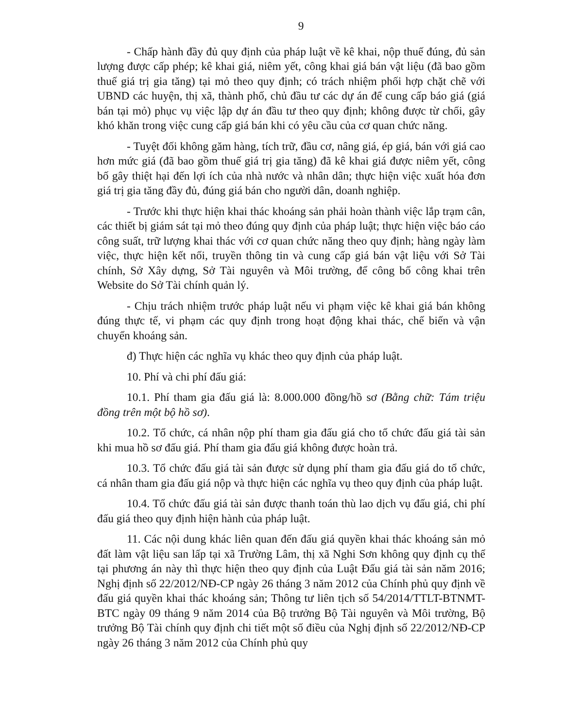9
- Chấp hành đầy đủ quy định của pháp luật về kê khai, nộp thuế đúng, đủ sản lượng được cấp phép; kê khai giá, niêm yết, công khai giá bán vật liệu (đã bao gồm thuế giá trị gia tăng) tại mỏ theo quy định; có trách nhiệm phối hợp chặt chẽ với UBND các huyện, thị xã, thành phố, chủ đầu tư các dự án để cung cấp báo giá (giá bán tại mỏ) phục vụ việc lập dự án đầu tư theo quy định; không được từ chối, gây khó khăn trong việc cung cấp giá bán khi có yêu cầu của cơ quan chức năng.
- Tuyệt đối không găm hàng, tích trữ, đầu cơ, nâng giá, ép giá, bán với giá cao hơn mức giá (đã bao gồm thuế giá trị gia tăng) đã kê khai giá được niêm yết, công bố gây thiệt hại đến lợi ích của nhà nước và nhân dân; thực hiện việc xuất hóa đơn giá trị gia tăng đầy đủ, đúng giá bán cho người dân, doanh nghiệp.
- Trước khi thực hiện khai thác khoáng sản phải hoàn thành việc lắp trạm cân, các thiết bị giám sát tại mỏ theo đúng quy định của pháp luật; thực hiện việc báo cáo công suất, trữ lượng khai thác với cơ quan chức năng theo quy định; hàng ngày làm việc, thực hiện kết nối, truyền thông tin và cung cấp giá bán vật liệu với Sở Tài chính, Sở Xây dựng, Sở Tài nguyên và Môi trường, để công bố công khai trên Website do Sở Tài chính quản lý.
- Chịu trách nhiệm trước pháp luật nếu vi phạm việc kê khai giá bán không đúng thực tế, vi phạm các quy định trong hoạt động khai thác, chế biến và vận chuyển khoáng sản.
đ) Thực hiện các nghĩa vụ khác theo quy định của pháp luật.
10. Phí và chi phí đấu giá:
10.1. Phí tham gia đấu giá là: 8.000.000 đồng/hồ sơ (Bằng chữ: Tám triệu đồng trên một bộ hồ sơ).
10.2. Tổ chức, cá nhân nộp phí tham gia đấu giá cho tổ chức đấu giá tài sản khi mua hồ sơ đấu giá. Phí tham gia đấu giá không được hoàn trả.
10.3. Tổ chức đấu giá tài sản được sử dụng phí tham gia đấu giá do tổ chức, cá nhân tham gia đấu giá nộp và thực hiện các nghĩa vụ theo quy định của pháp luật.
10.4. Tổ chức đấu giá tài sản được thanh toán thù lao dịch vụ đấu giá, chi phí đấu giá theo quy định hiện hành của pháp luật.
11. Các nội dung khác liên quan đến đấu giá quyền khai thác khoáng sản mỏ đất làm vật liệu san lấp tại xã Trường Lâm, thị xã Nghi Sơn không quy định cụ thể tại phương án này thì thực hiện theo quy định của Luật Đấu giá tài sản năm 2016; Nghị định số 22/2012/NĐ-CP ngày 26 tháng 3 năm 2012 của Chính phủ quy định về đấu giá quyền khai thác khoáng sản; Thông tư liên tịch số 54/2014/TTLT-BTNMT-BTC ngày 09 tháng 9 năm 2014 của Bộ trưởng Bộ Tài nguyên và Môi trường, Bộ trưởng Bộ Tài chính quy định chi tiết một số điều của Nghị định số 22/2012/NĐ-CP ngày 26 tháng 3 năm 2012 của Chính phủ quy